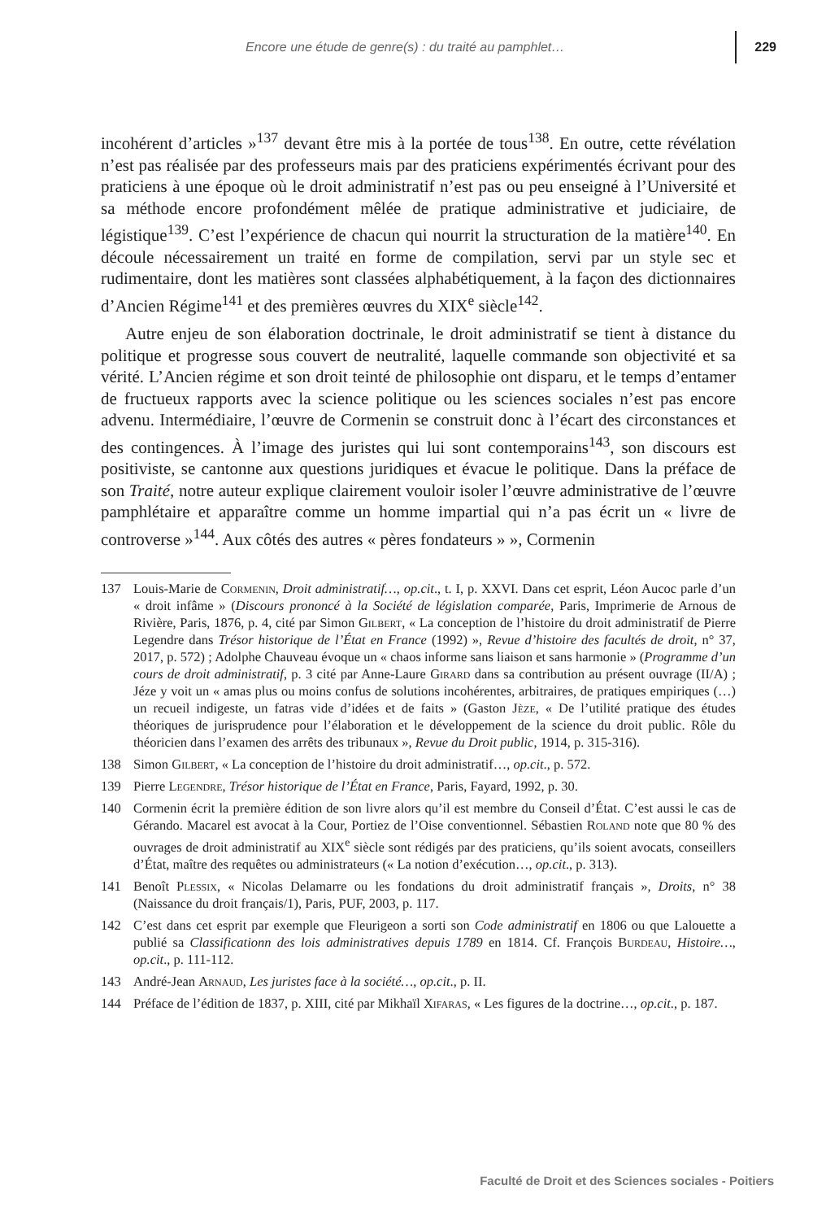Encore une étude de genre(s) : du traité au pamphlet… 229
incohérent d’articles »<sup>137</sup> devant être mis à la portée de tous<sup>138</sup>. En outre, cette révélation n’est pas réalisée par des professeurs mais par des praticiens expérimentés écrivant pour des praticiens à une époque où le droit administratif n’est pas ou peu enseigné à l’Université et sa méthode encore profondément mêlée de pratique administrative et judiciaire, de légistique<sup>139</sup>. C’est l’expérience de chacun qui nourrit la structuration de la matière<sup>140</sup>. En découle nécessairement un traité en forme de compilation, servi par un style sec et rudimentaire, dont les matières sont classées alphabétiquement, à la façon des dictionnaires d’Ancien Régime<sup>141</sup> et des premières œuvres du XIX<sup>e</sup> siècle<sup>142</sup>.
Autre enjeu de son élaboration doctrinale, le droit administratif se tient à distance du politique et progresse sous couvert de neutralité, laquelle commande son objectivité et sa vérité. L’Ancien régime et son droit teinté de philosophie ont disparu, et le temps d’entamer de fructueux rapports avec la science politique ou les sciences sociales n’est pas encore advenu. Intermédiaire, l’œuvre de Cormenin se construit donc à l’écart des circonstances et des contingences. À l’image des juristes qui lui sont contemporains<sup>143</sup>, son discours est positiviste, se cantonne aux questions juridiques et évacue le politique. Dans la préface de son Traité, notre auteur explique clairement vouloir isoler l’œuvre administrative de l’œuvre pamphlétaire et apparaître comme un homme impartial qui n’a pas écrit un « livre de controverse »<sup>144</sup>. Aux côtés des autres « pères fondateurs » », Cormenin
137 Louis-Marie de Cormenin, Droit administratif…, op.cit., t. I, p. XXVI. Dans cet esprit, Léon Aucoc parle d’un « droit infâme » (Discours prononcé à la Société de législation comparée, Paris, Imprimerie de Arnous de Rivière, Paris, 1876, p. 4, cité par Simon Gilbert, « La conception de l’histoire du droit administratif de Pierre Legendre dans Trésor historique de l’État en France (1992) », Revue d’histoire des facultés de droit, n° 37, 2017, p. 572) ; Adolphe Chauveau évoque un « chaos informe sans liaison et sans harmonie » (Programme d’un cours de droit administratif, p. 3 cité par Anne-Laure Girard dans sa contribution au présent ouvrage (II/A) ; Jéze y voit un « amas plus ou moins confus de solutions incohérentes, arbitraires, de pratiques empiriques (…) un recueil indigeste, un fatras vide d’idées et de faits » (Gaston Jèze, « De l’utilité pratique des études théoriques de jurisprudence pour l’élaboration et le développement de la science du droit public. Rôle du théoricien dans l’examen des arrêts des tribunaux », Revue du Droit public, 1914, p. 315-316).
138 Simon Gilbert, « La conception de l’histoire du droit administratif…, op.cit., p. 572.
139 Pierre Legendre, Trésor historique de l’État en France, Paris, Fayard, 1992, p. 30.
140 Cormenin écrit la première édition de son livre alors qu’il est membre du Conseil d’État. C’est aussi le cas de Gérando. Macarel est avocat à la Cour, Portiez de l’Oise conventionnel. Sébastien Roland note que 80 % des ouvrages de droit administratif au XIX<sup>e</sup> siècle sont rédigés par des praticiens, qu’ils soient avocats, conseillers d’État, maître des requêtes ou administrateurs (« La notion d’exécution…, op.cit., p. 313).
141 Benoît Plessix, « Nicolas Delamarre ou les fondations du droit administratif français », Droits, n° 38 (Naissance du droit français/1), Paris, PUF, 2003, p. 117.
142 C’est dans cet esprit par exemple que Fleurigeon a sorti son Code administratif en 1806 ou que Lalouette a publié sa Classificationn des lois administratives depuis 1789 en 1814. Cf. François Burdeau, Histoire…, op.cit., p. 111-112.
143 André-Jean Arnaud, Les juristes face à la société…, op.cit., p. II.
144 Préface de l’édition de 1837, p. XIII, cité par Mikhaïl Xifaras, « Les figures de la doctrine…, op.cit., p. 187.
Faculté de Droit et des Sciences sociales - Poitiers